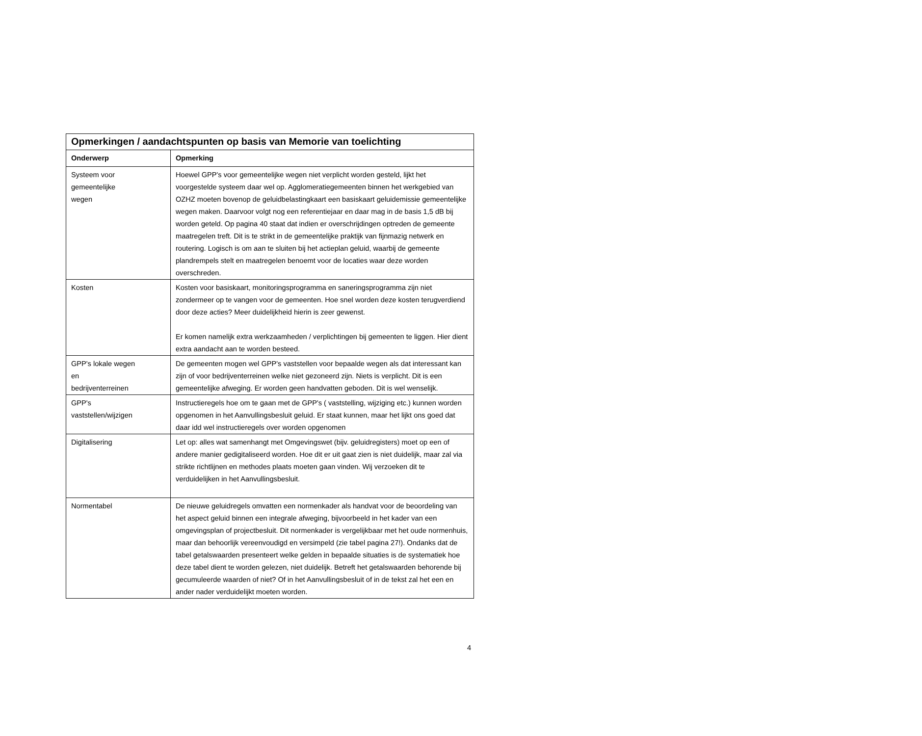| Opmerkingen / aandachtspunten op basis van Memorie van toelichting | |
| --- | --- |
| Onderwerp | Opmerking |
| Systeem voor gemeentelijke wegen | Hoewel GPP's voor gemeentelijke wegen niet verplicht worden gesteld, lijkt het voorgestelde systeem daar wel op. Agglomeratiegemeenten binnen het werkgebied van OZHZ moeten bovenop de geluidbelastingkaart een basiskaart geluidemissie gemeentelijke wegen maken. Daarvoor volgt nog een referentiejaar en daar mag in de basis 1,5 dB bij worden geteld. Op pagina 40 staat dat indien er overschrijdingen optreden de gemeente maatregelen treft. Dit is te strikt in de gemeentelijke praktijk van fijnmazig netwerk en routering. Logisch is om aan te sluiten bij het actieplan geluid, waarbij de gemeente plandrempels stelt en maatregelen benoemt voor de locaties waar deze worden overschreden. |
| Kosten | Kosten voor basiskaart, monitoringsprogramma en saneringsprogramma zijn niet zondermeer op te vangen voor de gemeenten. Hoe snel worden deze kosten terugverdiend door deze acties? Meer duidelijkheid hierin is zeer gewenst. Er komen namelijk extra werkzaamheden / verplichtingen bij gemeenten te liggen. Hier dient extra aandacht aan te worden besteed. |
| GPP's lokale wegen en bedrijventerreinen | De gemeenten mogen wel GPP's vaststellen voor bepaalde wegen als dat interessant kan zijn of voor bedrijventerreinen welke niet gezoneerd zijn. Niets is verplicht. Dit is een gemeentelijke afweging. Er worden geen handvatten geboden. Dit is wel wenselijk. |
| GPP's vaststellen/wijzigen | Instructieregels hoe om te gaan met de GPP's ( vaststelling, wijziging etc.) kunnen worden opgenomen in het Aanvullingsbesluit geluid. Er staat kunnen, maar het lijkt ons goed dat daar idd wel instructieregels over worden opgenomen |
| Digitalisering | Let op: alles wat samenhangt met Omgevingswet (bijv. geluidregisters) moet op een of andere manier gedigitaliseerd worden. Hoe dit er uit gaat zien is niet duidelijk, maar zal via strikte richtlijnen en methodes plaats moeten gaan vinden. Wij verzoeken dit te verduidelijken in het Aanvullingsbesluit. |
| Normentabel | De nieuwe geluidregels omvatten een normenkader als handvat voor de beoordeling van het aspect geluid binnen een integrale afweging, bijvoorbeeld in het kader van een omgevingsplan of projectbesluit. Dit normenkader is vergelijkbaar met het oude normenhuis, maar dan behoorlijk vereenvoudigd en versimpeld (zie tabel pagina 27!). Ondanks dat de tabel getalswaarden presenteert welke gelden in bepaalde situaties is de systematiek hoe deze tabel dient te worden gelezen, niet duidelijk. Betreft het getalswaarden behorende bij gecumuleerde waarden of niet? Of in het Aanvullingsbesluit of in de tekst zal het een en ander nader verduidelijkt moeten worden. |
4